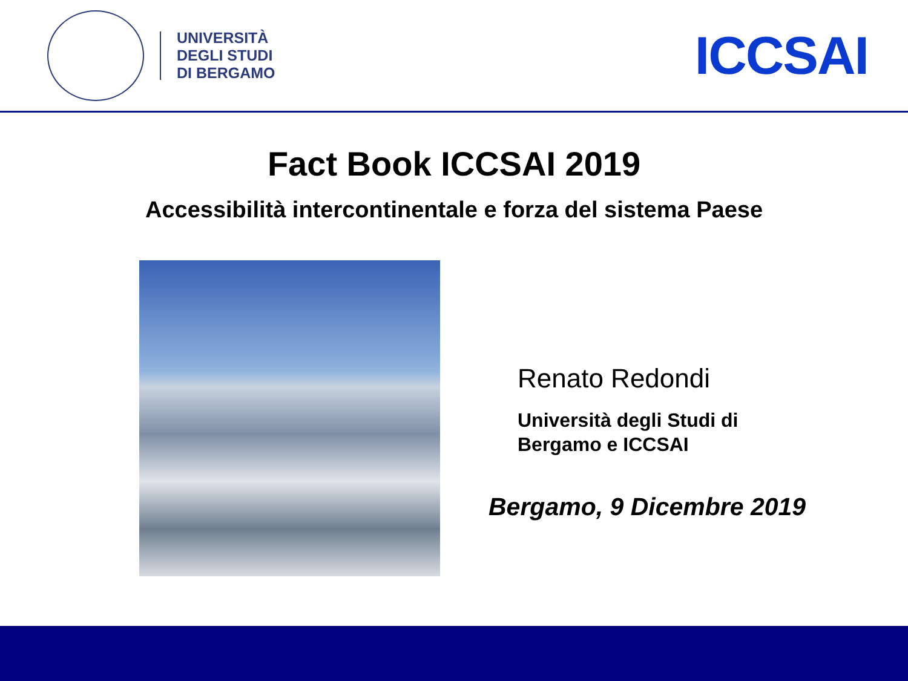UNIVERSITÀ
DEGLI STUDI
DI BERGAMO
ICCSAI
Fact Book ICCSAI 2019
Accessibilità intercontinentale e forza del sistema Paese
Renato Redondi
Università degli Studi di
Bergamo e ICCSAI
Bergamo, 9 Dicembre 2019